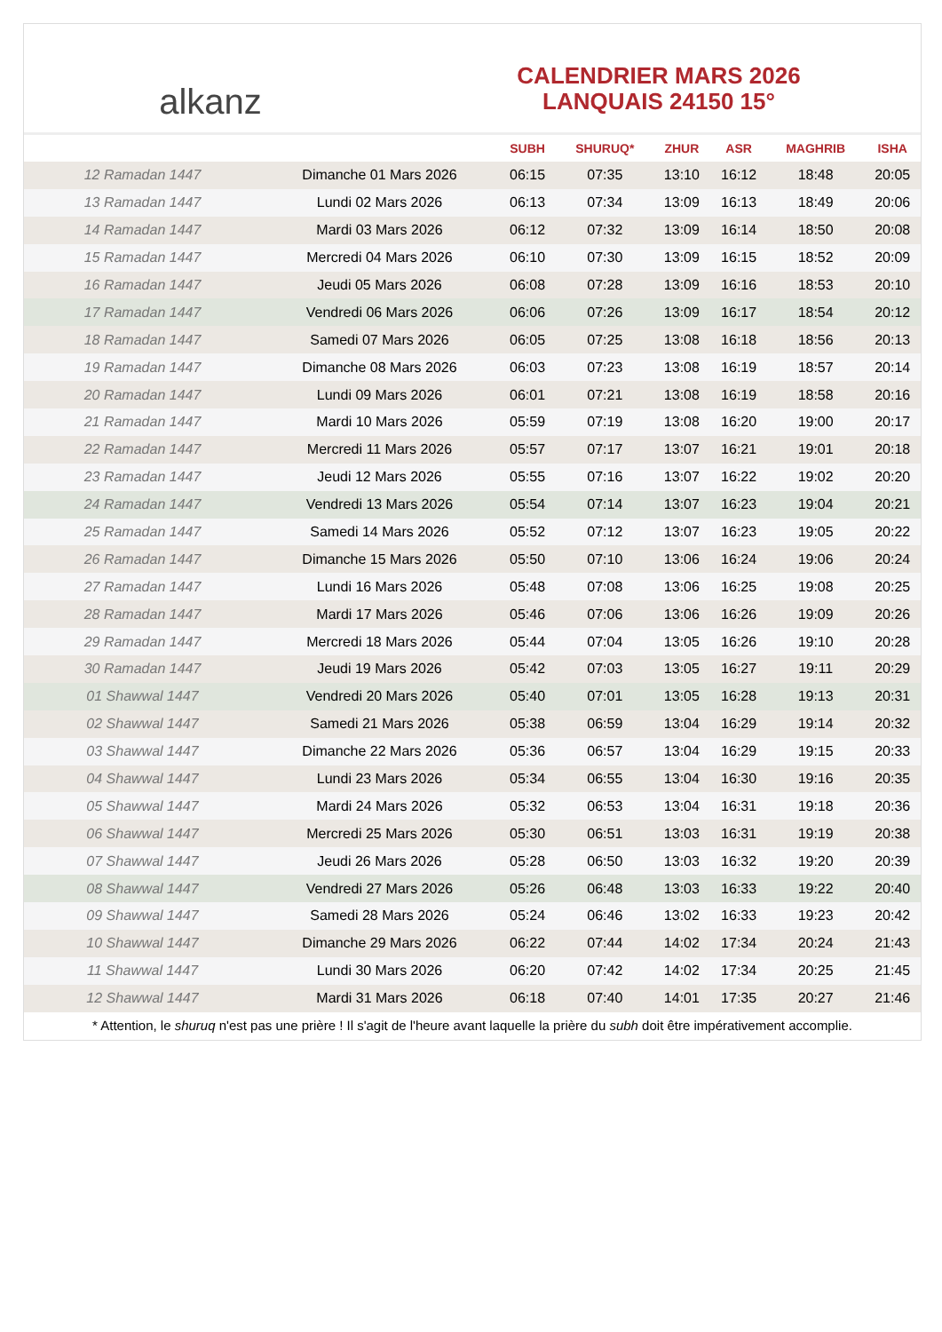alkanz
CALENDRIER MARS 2026
LANQUAIS 24150 15°
| | | SUBH | SHURUQ* | ZHUR | ASR | MAGHRIB | ISHA |
| --- | --- | --- | --- | --- | --- | --- | --- |
| 12 Ramadan 1447 | Dimanche 01 Mars 2026 | 06:15 | 07:35 | 13:10 | 16:12 | 18:48 | 20:05 |
| 13 Ramadan 1447 | Lundi 02 Mars 2026 | 06:13 | 07:34 | 13:09 | 16:13 | 18:49 | 20:06 |
| 14 Ramadan 1447 | Mardi 03 Mars 2026 | 06:12 | 07:32 | 13:09 | 16:14 | 18:50 | 20:08 |
| 15 Ramadan 1447 | Mercredi 04 Mars 2026 | 06:10 | 07:30 | 13:09 | 16:15 | 18:52 | 20:09 |
| 16 Ramadan 1447 | Jeudi 05 Mars 2026 | 06:08 | 07:28 | 13:09 | 16:16 | 18:53 | 20:10 |
| 17 Ramadan 1447 | Vendredi 06 Mars 2026 | 06:06 | 07:26 | 13:09 | 16:17 | 18:54 | 20:12 |
| 18 Ramadan 1447 | Samedi 07 Mars 2026 | 06:05 | 07:25 | 13:08 | 16:18 | 18:56 | 20:13 |
| 19 Ramadan 1447 | Dimanche 08 Mars 2026 | 06:03 | 07:23 | 13:08 | 16:19 | 18:57 | 20:14 |
| 20 Ramadan 1447 | Lundi 09 Mars 2026 | 06:01 | 07:21 | 13:08 | 16:19 | 18:58 | 20:16 |
| 21 Ramadan 1447 | Mardi 10 Mars 2026 | 05:59 | 07:19 | 13:08 | 16:20 | 19:00 | 20:17 |
| 22 Ramadan 1447 | Mercredi 11 Mars 2026 | 05:57 | 07:17 | 13:07 | 16:21 | 19:01 | 20:18 |
| 23 Ramadan 1447 | Jeudi 12 Mars 2026 | 05:55 | 07:16 | 13:07 | 16:22 | 19:02 | 20:20 |
| 24 Ramadan 1447 | Vendredi 13 Mars 2026 | 05:54 | 07:14 | 13:07 | 16:23 | 19:04 | 20:21 |
| 25 Ramadan 1447 | Samedi 14 Mars 2026 | 05:52 | 07:12 | 13:07 | 16:23 | 19:05 | 20:22 |
| 26 Ramadan 1447 | Dimanche 15 Mars 2026 | 05:50 | 07:10 | 13:06 | 16:24 | 19:06 | 20:24 |
| 27 Ramadan 1447 | Lundi 16 Mars 2026 | 05:48 | 07:08 | 13:06 | 16:25 | 19:08 | 20:25 |
| 28 Ramadan 1447 | Mardi 17 Mars 2026 | 05:46 | 07:06 | 13:06 | 16:26 | 19:09 | 20:26 |
| 29 Ramadan 1447 | Mercredi 18 Mars 2026 | 05:44 | 07:04 | 13:05 | 16:26 | 19:10 | 20:28 |
| 30 Ramadan 1447 | Jeudi 19 Mars 2026 | 05:42 | 07:03 | 13:05 | 16:27 | 19:11 | 20:29 |
| 01 Shawwal 1447 | Vendredi 20 Mars 2026 | 05:40 | 07:01 | 13:05 | 16:28 | 19:13 | 20:31 |
| 02 Shawwal 1447 | Samedi 21 Mars 2026 | 05:38 | 06:59 | 13:04 | 16:29 | 19:14 | 20:32 |
| 03 Shawwal 1447 | Dimanche 22 Mars 2026 | 05:36 | 06:57 | 13:04 | 16:29 | 19:15 | 20:33 |
| 04 Shawwal 1447 | Lundi 23 Mars 2026 | 05:34 | 06:55 | 13:04 | 16:30 | 19:16 | 20:35 |
| 05 Shawwal 1447 | Mardi 24 Mars 2026 | 05:32 | 06:53 | 13:04 | 16:31 | 19:18 | 20:36 |
| 06 Shawwal 1447 | Mercredi 25 Mars 2026 | 05:30 | 06:51 | 13:03 | 16:31 | 19:19 | 20:38 |
| 07 Shawwal 1447 | Jeudi 26 Mars 2026 | 05:28 | 06:50 | 13:03 | 16:32 | 19:20 | 20:39 |
| 08 Shawwal 1447 | Vendredi 27 Mars 2026 | 05:26 | 06:48 | 13:03 | 16:33 | 19:22 | 20:40 |
| 09 Shawwal 1447 | Samedi 28 Mars 2026 | 05:24 | 06:46 | 13:02 | 16:33 | 19:23 | 20:42 |
| 10 Shawwal 1447 | Dimanche 29 Mars 2026 | 06:22 | 07:44 | 14:02 | 17:34 | 20:24 | 21:43 |
| 11 Shawwal 1447 | Lundi 30 Mars 2026 | 06:20 | 07:42 | 14:02 | 17:34 | 20:25 | 21:45 |
| 12 Shawwal 1447 | Mardi 31 Mars 2026 | 06:18 | 07:40 | 14:01 | 17:35 | 20:27 | 21:46 |
* Attention, le shuruq n'est pas une prière ! Il s'agit de l'heure avant laquelle la prière du subh doit être impérativement accomplie.